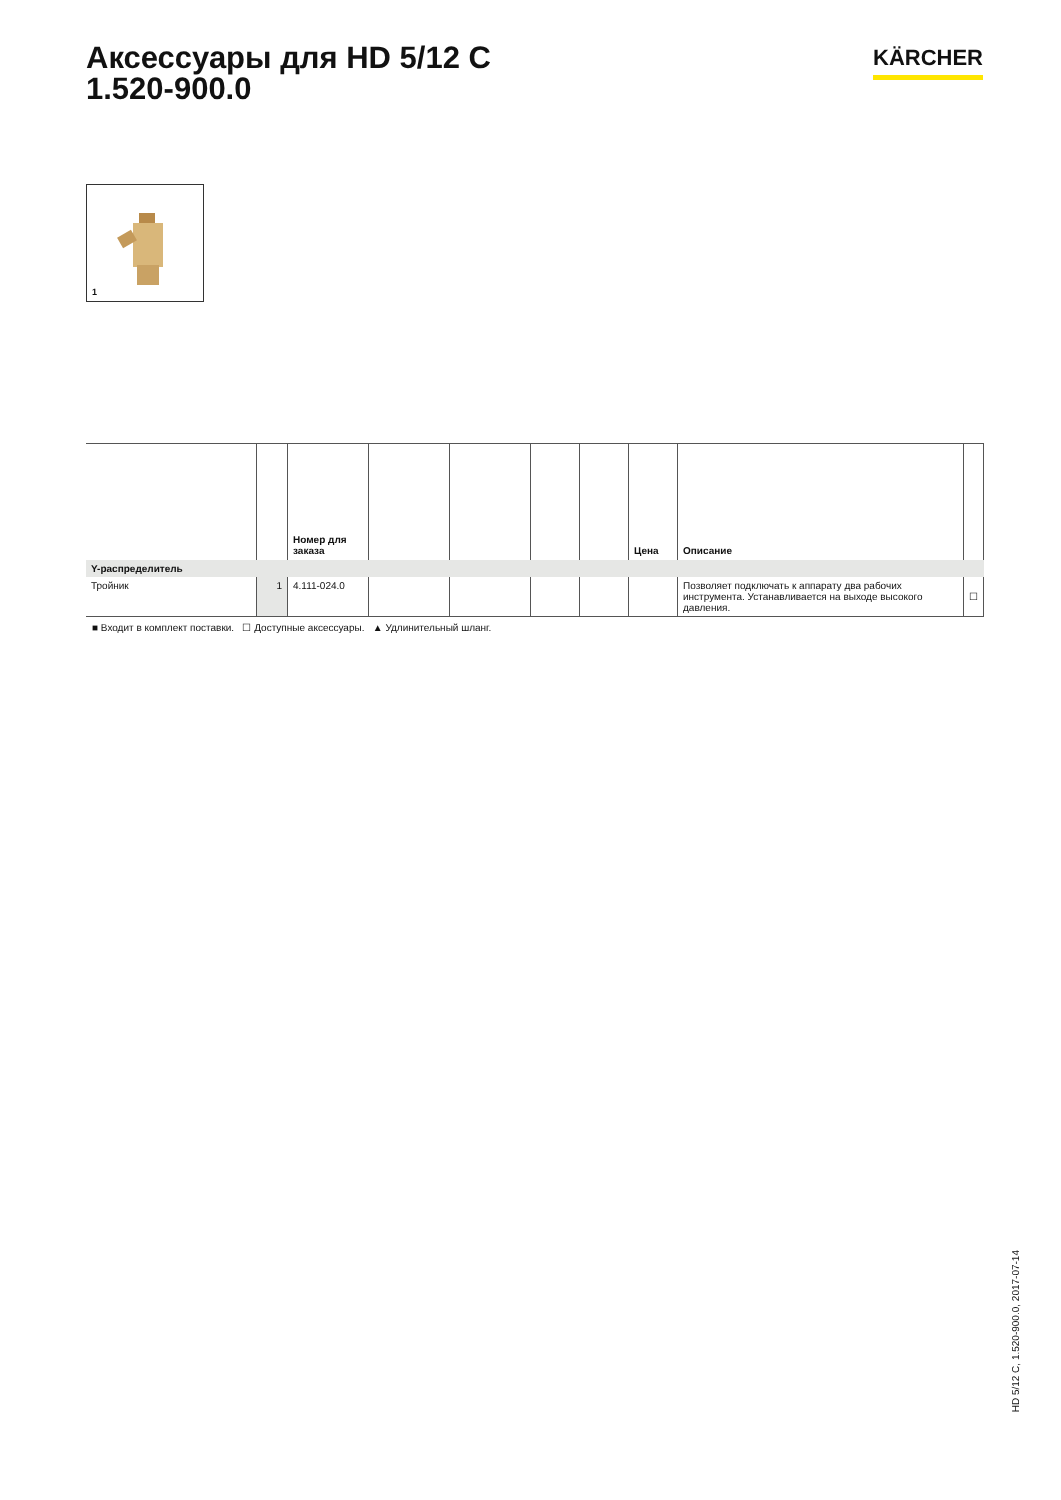Аксессуары для HD 5/12 C
1.520-900.0
KÄRCHER
1
| | | Номер для заказа | | | | | Цена | Описание | |
| --- | --- | --- | --- | --- | --- | --- | --- | --- | --- |
| Y-распределитель | | | | | | | | | |
| Тройник | 1 | 4.111-024.0 | | | | | | Позволяет подключать к аппарату два рабочих инструмента. Устанавливается на выходе высокого давления. | ☐ |
■ Входит в комплект поставки. ☐ Доступные аксессуары. ▲ Удлинительный шланг.
HD 5/12 C, 1.520-900.0, 2017-07-14